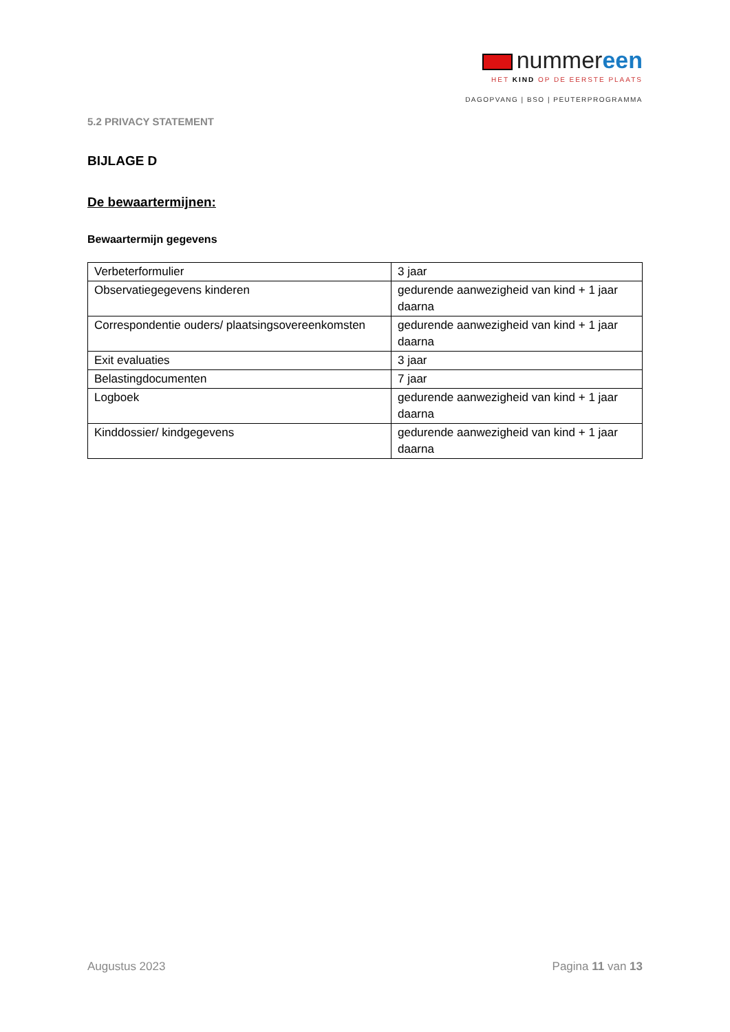nummereen
HET KIND OP DE EERSTE PLAATS
DAGOPVANG | BSO | PEUTERPROGRAMMA
5.2 PRIVACY STATEMENT
BIJLAGE D
De bewaartermijnen:
Bewaartermijn gegevens
| Verbeterformulier | 3 jaar |
| Observatiegegevens kinderen | gedurende aanwezigheid van kind + 1 jaar daarna |
| Correspondentie ouders/ plaatsingsovereenkomsten | gedurende aanwezigheid van kind + 1 jaar daarna |
| Exit evaluaties | 3 jaar |
| Belastingdocumenten | 7 jaar |
| Logboek | gedurende aanwezigheid van kind + 1 jaar daarna |
| Kinddossier/ kindgegevens | gedurende aanwezigheid van kind + 1 jaar daarna |
Augustus 2023 Pagina 11 van 13